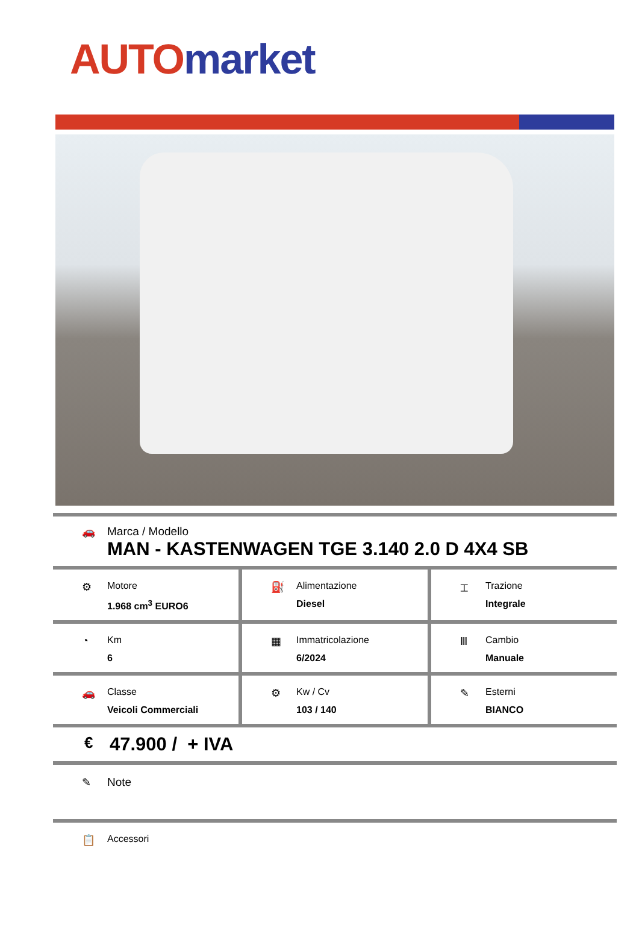AUTO market
🚗 Marca / Modello
MAN - KASTENWAGEN TGE 3.140 2.0 D 4X4 SB
⚙ Motore
1.968 cm<sup>3</sup> EURO6
⛽ Alimentazione
Diesel
⌶ Trazione
Integrale
◔ Km
6
▦ Immatricolazione
6/2024
Ⅲ Cambio
Manuale
🚗 Classe
Veicoli Commerciali
⚙ Kw / Cv
103 / 140
✎ Esterni
BIANCO
€
47.900 / + IVA
✎ Note
📋 Accessori